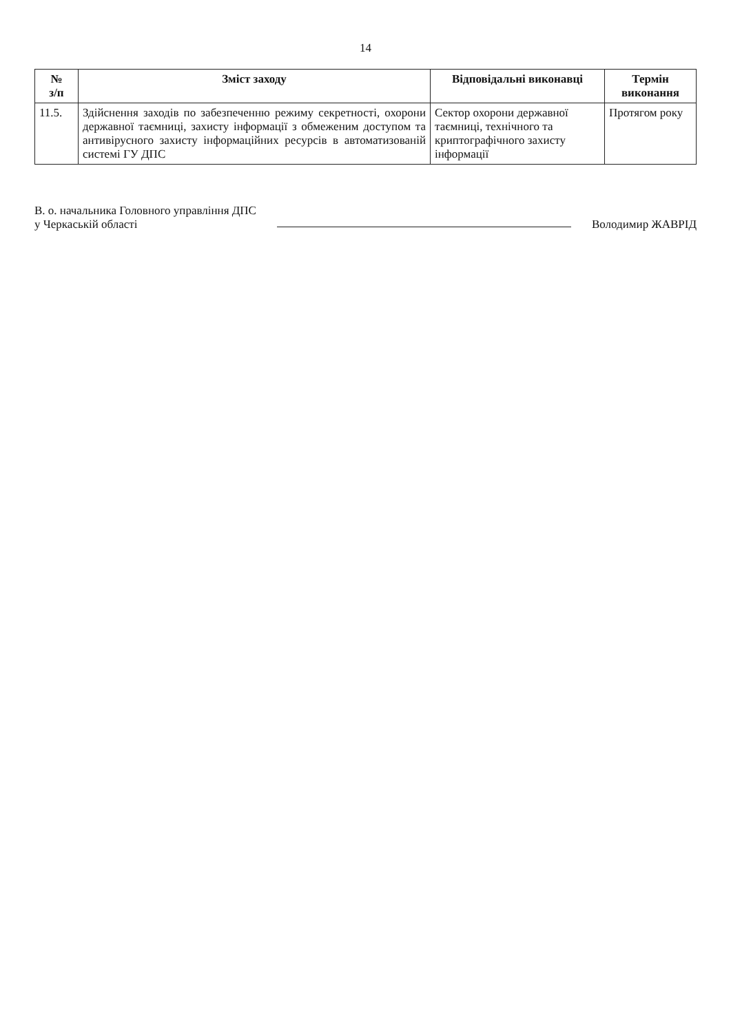14
| № з/п | Зміст заходу | Відповідальні виконавці | Термін виконання |
| --- | --- | --- | --- |
| 11.5. | Здійснення заходів по забезпеченню режиму секретності, охорони державної таємниці, захисту інформації з обмеженим доступом та антивірусного захисту інформаційних ресурсів в автоматизованій системі ГУ ДПС | Сектор охорони державної таємниці, технічного та криптографічного захисту інформації | Протягом року |
В. о. начальника Головного управління ДПС
у Черкаській області
Володимир ЖАВРІД